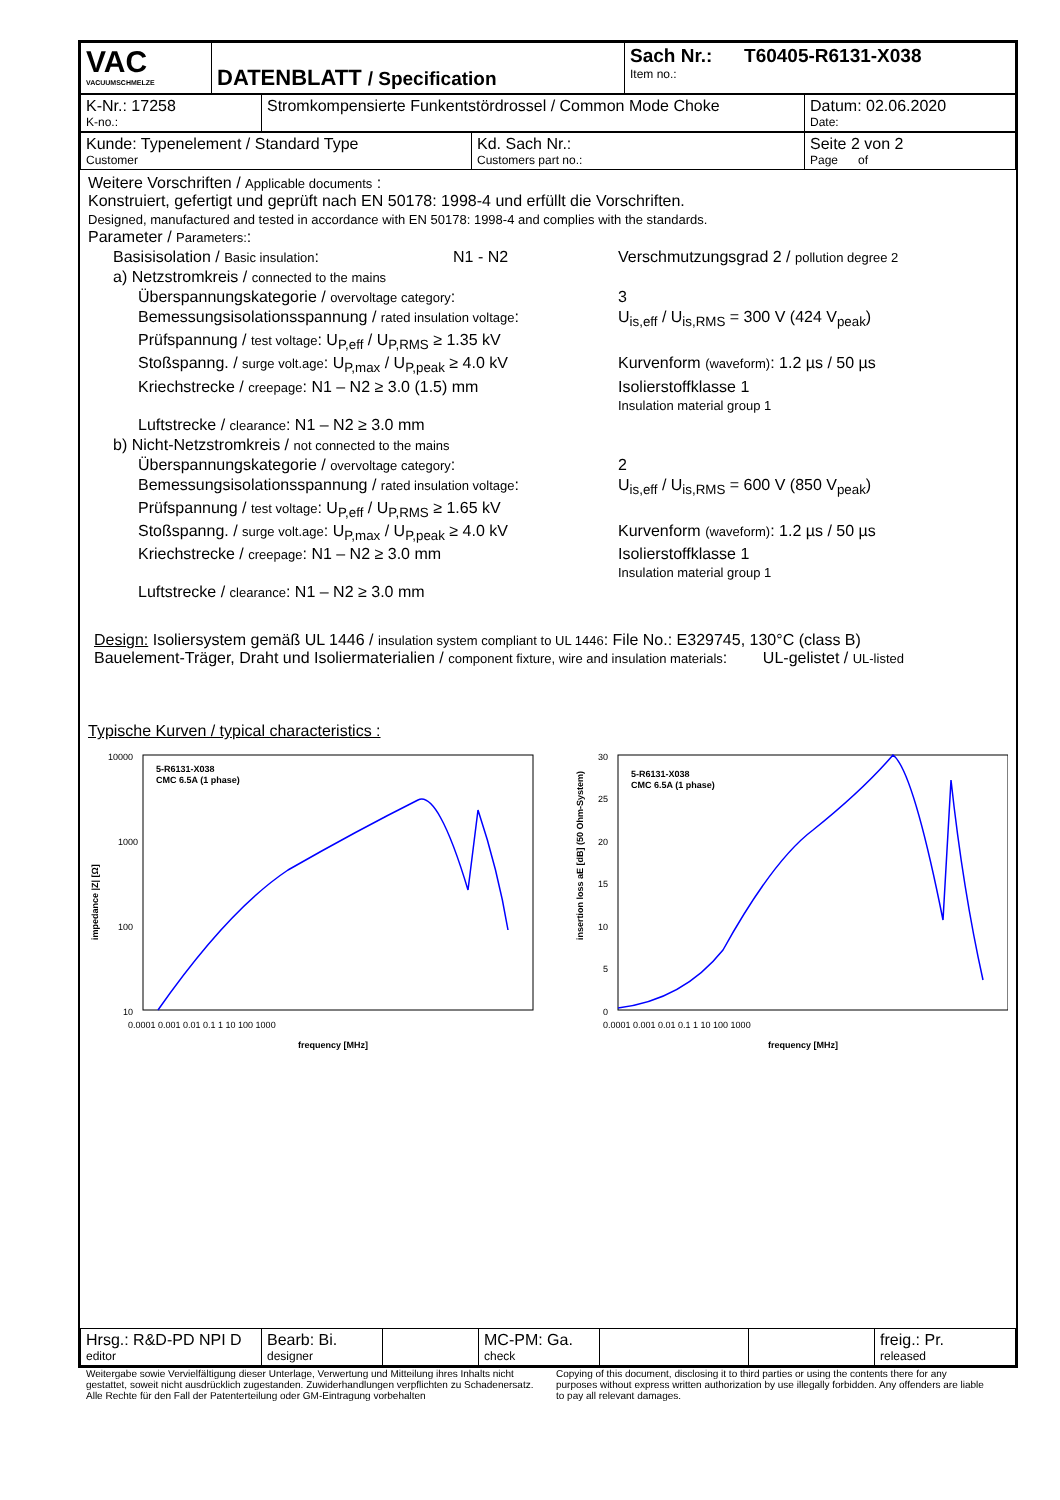| VAC VACUUMSCHMELZE | DATENBLATT / Specification | Sach Nr.: T60405-R6131-X038 Item no.: |
| K-Nr.: 17258 K-no.: | Stromkompensierte Funkentstördrossel / Common Mode Choke | Datum: 02.06.2020 Date: |
| Kunde: Typenelement / Standard Type Customer | Kd. Sach Nr.: Customers part no.: | Seite 2 von 2 Page of |
Weitere Vorschriften / Applicable documents :
Konstruiert, gefertigt und geprüft nach EN 50178: 1998-4 und erfüllt die Vorschriften.
Designed, manufactured and tested in accordance with EN 50178: 1998-4 and complies with the standards.
Parameter / Parameters::
Basisisolation / Basic insulation: N1 - N2 Verschmutzungsgrad 2 / pollution degree 2
a) Netzstromkreis / connected to the mains
Überspannungskategorie / overvoltage category: 3
Bemessungsisolationsspannung / rated insulation voltage: U<sub>is,eff</sub> / U<sub>is,RMS</sub> = 300 V (424 V<sub>peak</sub>)
Prüfspannung / test voltage: U<sub>P,eff</sub> / U<sub>P,RMS</sub> ≥ 1.35 kV
Stoßspanng. / surge volt.age: U<sub>P,max</sub> / U<sub>P,peak</sub> ≥ 4.0 kV Kurvenform (waveform): 1.2 µs / 50 µs
Kriechstrecke / creepage: N1 – N2 ≥ 3.0 (1.5) mm Isolierstoffklasse 1
Insulation material group 1
Luftstrecke / clearance: N1 – N2 ≥ 3.0 mm
b) Nicht-Netzstromkreis / not connected to the mains
Überspannungskategorie / overvoltage category: 2
Bemessungsisolationsspannung / rated insulation voltage: U<sub>is,eff</sub> / U<sub>is,RMS</sub> = 600 V (850 V<sub>peak</sub>)
Prüfspannung / test voltage: U<sub>P,eff</sub> / U<sub>P,RMS</sub> ≥ 1.65 kV
Stoßspanng. / surge volt.age: U<sub>P,max</sub> / U<sub>P,peak</sub> ≥ 4.0 kV Kurvenform (waveform): 1.2 µs / 50 µs
Kriechstrecke / creepage: N1 – N2 ≥ 3.0 mm Isolierstoffklasse 1
Insulation material group 1
Luftstrecke / clearance: N1 – N2 ≥ 3.0 mm
Design: Isoliersystem gemäß UL 1446 / insulation system compliant to UL 1446: File No.: E329745, 130°C (class B)
Bauelement-Träger, Draht und Isoliermaterialien / component fixture, wire and insulation materials: UL-gelistet / UL-listed
Typische Kurven / typical characteristics :
10000
1000
100
10
impedance |Z| [Ω]
0.0001 0.001 0.01 0.1 1 10 100 1000
frequency [MHz]
5-R6131-X038
CMC 6.5A (1 phase)
30
25
20
15
10
5
0
insertion loss aE [dB] (50 Ohm-System)
0.0001 0.001 0.01 0.1 1 10 100 1000
frequency [MHz]
5-R6131-X038
CMC 6.5A (1 phase)
| Hrsg.: R&D-PD NPI D editor | Bearb: Bi. designer | | MC-PM: Ga. check | | | freig.: Pr. released |
Weitergabe sowie Vervielfältigung dieser Unterlage, Verwertung und Mitteilung ihres Inhalts nicht gestattet, soweit nicht ausdrücklich zugestanden. Zuwiderhandlungen verpflichten zu Schadenersatz. Alle Rechte für den Fall der Patenterteilung oder GM-Eintragung vorbehalten
Copying of this document, disclosing it to third parties or using the contents there for any purposes without express written authorization by use illegally forbidden. Any offenders are liable to pay all relevant damages.